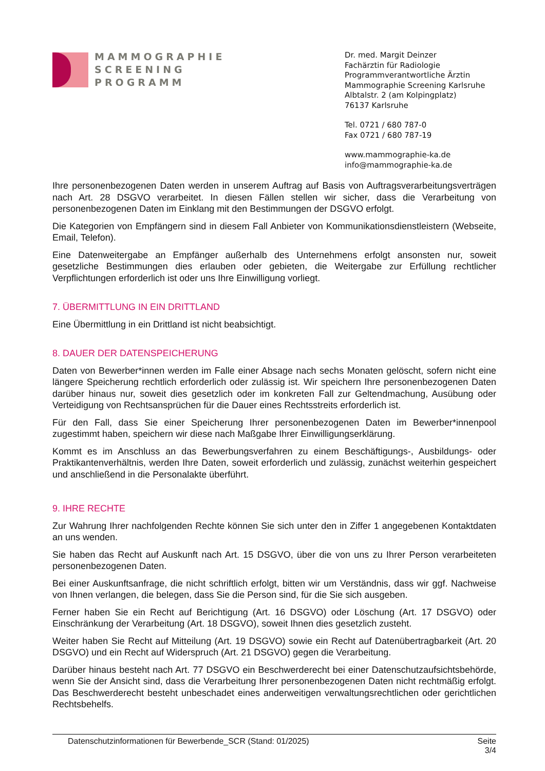MAMMOGRAPHIE
SCREENING
PROGRAMM
Dr. med. Margit Deinzer
Fachärztin für Radiologie
Programmverantwortliche Ärztin
Mammographie Screening Karlsruhe
Albtalstr. 2 (am Kolpingplatz)
76137 Karlsruhe
Tel. 0721 / 680 787-0
Fax 0721 / 680 787-19
www.mammographie-ka.de
info@mammographie-ka.de
Ihre personenbezogenen Daten werden in unserem Auftrag auf Basis von Auftragsverarbeitungs­verträgen nach Art. 28 DSGVO verarbeitet. In diesen Fällen stellen wir sicher, dass die Verarbei­tung von personenbezogenen Daten im Einklang mit den Bestimmungen der DSGVO erfolgt.
Die Kategorien von Empfängern sind in diesem Fall Anbieter von Kommunikationsdienstleistern (Webseite, Email, Telefon).
Eine Datenweitergabe an Empfänger außerhalb des Unternehmens erfolgt ansonsten nur, soweit gesetzliche Bestimmungen dies erlauben oder gebieten, die Weitergabe zur Erfüllung rechtlicher Verpflichtungen erforderlich ist oder uns Ihre Einwilligung vorliegt.
7. ÜBERMITTLUNG IN EIN DRITTLAND
Eine Übermittlung in ein Drittland ist nicht beabsichtigt.
8. DAUER DER DATENSPEICHERUNG
Daten von Bewerber*innen werden im Falle einer Absage nach sechs Monaten gelöscht, sofern nicht eine längere Speicherung rechtlich erforderlich oder zulässig ist. Wir speichern Ihre perso­nenbezogenen Daten darüber hinaus nur, soweit dies gesetzlich oder im konkreten Fall zur Gel­tendmachung, Ausübung oder Verteidigung von Rechtsansprüchen für die Dauer eines Rechtss­treits erforderlich ist.
Für den Fall, dass Sie einer Speicherung Ihrer personenbezogenen Daten im Bewerber*innenpool zugestimmt haben, speichern wir diese nach Maßgabe Ihrer Einwilligungserklärung.
Kommt es im Anschluss an das Bewerbungsverfahren zu einem Beschäftigungs-, Ausbildungs- oder Praktikantenverhältnis, werden Ihre Daten, soweit erforderlich und zulässig, zunächst weiter­hin gespeichert und anschließend in die Personalakte überführt.
9. IHRE RECHTE
Zur Wahrung Ihrer nachfolgenden Rechte können Sie sich unter den in Ziffer 1 angegebenen Kon­taktdaten an uns wenden.
Sie haben das Recht auf Auskunft nach Art. 15 DSGVO, über die von uns zu Ihrer Person verar­beiteten personenbezogenen Daten.
Bei einer Auskunftsanfrage, die nicht schriftlich erfolgt, bitten wir um Verständnis, dass wir ggf. Nachweise von Ihnen verlangen, die belegen, dass Sie die Person sind, für die Sie sich ausgeben.
Ferner haben Sie ein Recht auf Berichtigung (Art. 16 DSGVO) oder Löschung (Art. 17 DSGVO) oder Einschränkung der Verarbeitung (Art. 18 DSGVO), soweit Ihnen dies gesetzlich zusteht.
Weiter haben Sie Recht auf Mitteilung (Art. 19 DSGVO) sowie ein Recht auf Datenübertragbarkeit (Art. 20 DSGVO) und ein Recht auf Widerspruch (Art. 21 DSGVO) gegen die Verarbeitung.
Darüber hinaus besteht nach Art. 77 DSGVO ein Beschwerderecht bei einer Datenschutzaufsichts­behörde, wenn Sie der Ansicht sind, dass die Verarbeitung Ihrer personenbezogenen Daten nicht rechtmäßig erfolgt. Das Beschwerderecht besteht unbeschadet eines anderweitigen verwaltungs­rechtlichen oder gerichtlichen Rechtsbehelfs.
Datenschutzinformationen für Bewerbende_SCR (Stand: 01/2025)
Seite
3/4